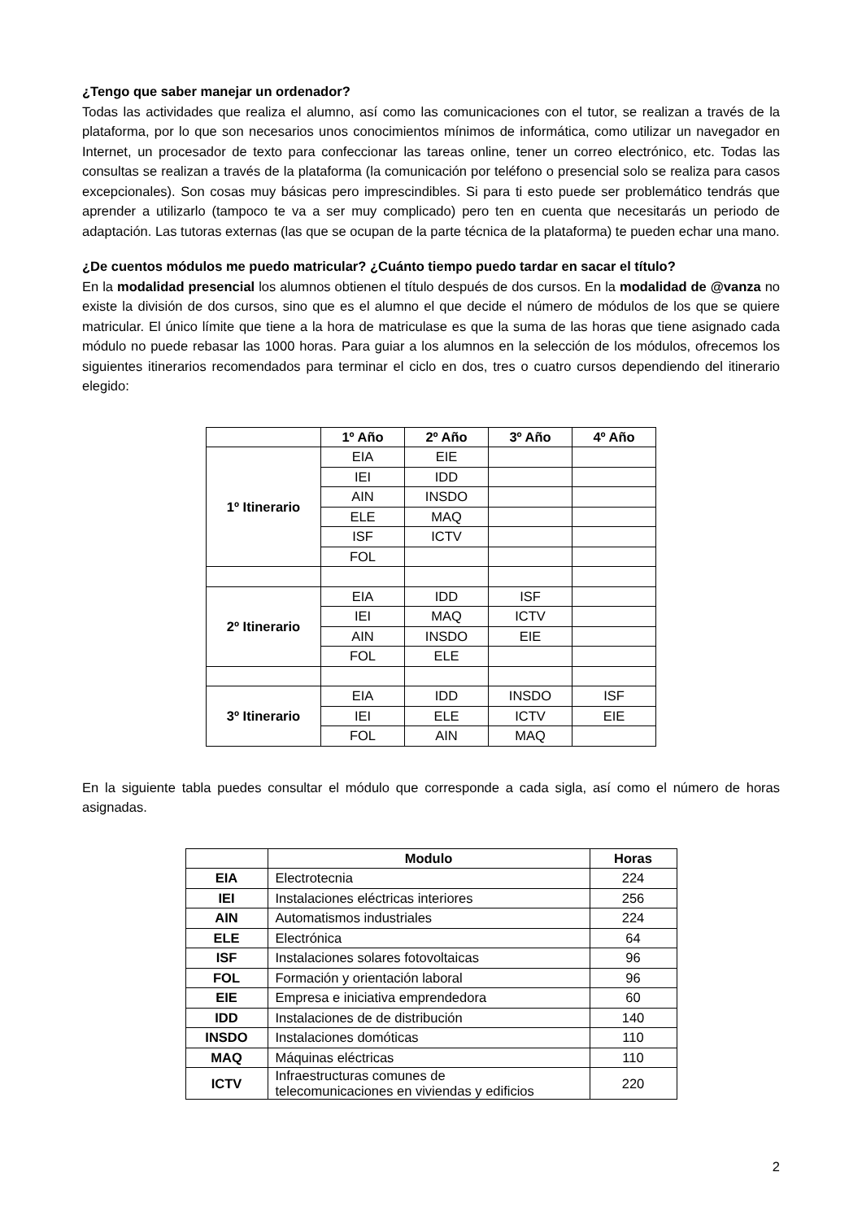¿Tengo que saber manejar un ordenador?
Todas las actividades que realiza el alumno, así como las comunicaciones con el tutor, se realizan a través de la plataforma, por lo que son necesarios unos conocimientos mínimos de informática, como utilizar un navegador en Internet, un procesador de texto para confeccionar las tareas online, tener un correo electrónico, etc. Todas las consultas se realizan a través de la plataforma (la comunicación por teléfono o presencial solo se realiza para casos excepcionales). Son cosas muy básicas pero imprescindibles. Si para ti esto puede ser problemático tendrás que aprender a utilizarlo (tampoco te va a ser muy complicado) pero ten en cuenta que necesitarás un periodo de adaptación. Las tutoras externas (las que se ocupan de la parte técnica de la plataforma) te pueden echar una mano.
¿De cuentos módulos me puedo matricular? ¿Cuánto tiempo puedo tardar en sacar el título?
En la modalidad presencial los alumnos obtienen el título después de dos cursos. En la modalidad de @vanza no existe la división de dos cursos, sino que es el alumno el que decide el número de módulos de los que se quiere matricular. El único límite que tiene a la hora de matriculase es que la suma de las horas que tiene asignado cada módulo no puede rebasar las 1000 horas. Para guiar a los alumnos en la selección de los módulos, ofrecemos los siguientes itinerarios recomendados para terminar el ciclo en dos, tres o cuatro cursos dependiendo del itinerario elegido:
| | 1º Año | 2º Año | 3º Año | 4º Año |
| --- | --- | --- | --- | --- |
| 1º Itinerario | EIA | EIE | | |
| | IEI | IDD | | |
| | AIN | INSDO | | |
| | ELE | MAQ | | |
| | ISF | ICTV | | |
| | FOL | | | |
| 2º Itinerario | EIA | IDD | ISF | |
| | IEI | MAQ | ICTV | |
| | AIN | INSDO | EIE | |
| | FOL | ELE | | |
| 3º Itinerario | EIA | IDD | INSDO | ISF |
| | IEI | ELE | ICTV | EIE |
| | FOL | AIN | MAQ | |
En la siguiente tabla puedes consultar el módulo que corresponde a cada sigla, así como el número de horas asignadas.
| | Modulo | Horas |
| --- | --- | --- |
| EIA | Electrotecnia | 224 |
| IEI | Instalaciones eléctricas interiores | 256 |
| AIN | Automatismos industriales | 224 |
| ELE | Electrónica | 64 |
| ISF | Instalaciones solares fotovoltaicas | 96 |
| FOL | Formación y orientación laboral | 96 |
| EIE | Empresa e iniciativa emprendedora | 60 |
| IDD | Instalaciones de de distribución | 140 |
| INSDO | Instalaciones domóticas | 110 |
| MAQ | Máquinas eléctricas | 110 |
| ICTV | Infraestructuras comunes de telecomunicaciones en viviendas y edificios | 220 |
2